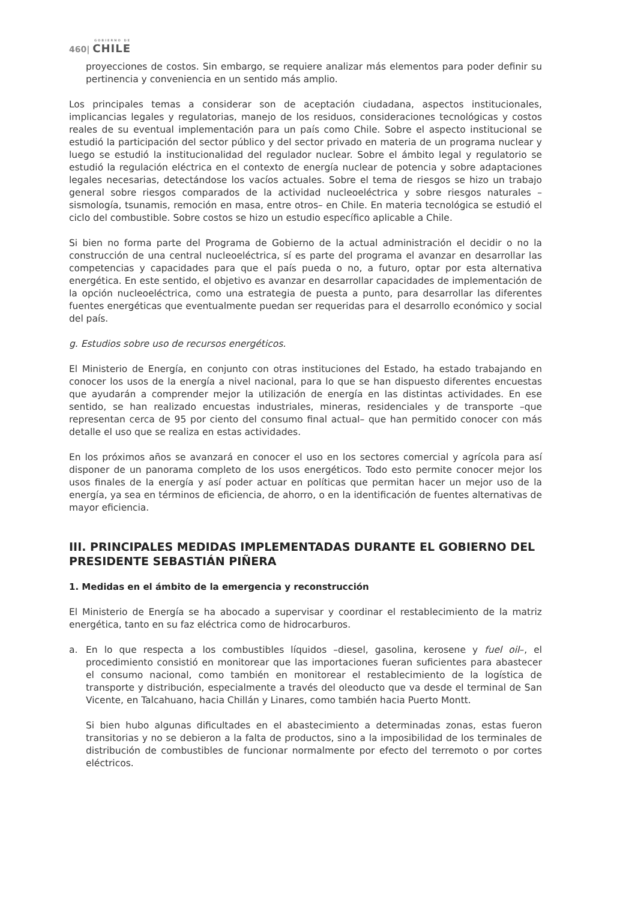GOBIERNO DE
460| CHILE
proyecciones de costos. Sin embargo, se requiere analizar más elementos para poder definir su pertinencia y conveniencia en un sentido más amplio.
Los principales temas a considerar son de aceptación ciudadana, aspectos institucionales, implicancias legales y regulatorias, manejo de los residuos, consideraciones tecnológicas y costos reales de su eventual implementación para un país como Chile. Sobre el aspecto institucional se estudió la participación del sector público y del sector privado en materia de un programa nuclear y luego se estudió la institucionalidad del regulador nuclear. Sobre el ámbito legal y regulatorio se estudió la regulación eléctrica en el contexto de energía nuclear de potencia y sobre adaptaciones legales necesarias, detectándose los vacíos actuales. Sobre el tema de riesgos se hizo un trabajo general sobre riesgos comparados de la actividad nucleoeléctrica y sobre riesgos naturales –sismología, tsunamis, remoción en masa, entre otros– en Chile. En materia tecnológica se estudió el ciclo del combustible. Sobre costos se hizo un estudio específico aplicable a Chile.
Si bien no forma parte del Programa de Gobierno de la actual administración el decidir o no la construcción de una central nucleoeléctrica, sí es parte del programa el avanzar en desarrollar las competencias y capacidades para que el país pueda o no, a futuro, optar por esta alternativa energética. En este sentido, el objetivo es avanzar en desarrollar capacidades de implementación de la opción nucleoeléctrica, como una estrategia de puesta a punto, para desarrollar las diferentes fuentes energéticas que eventualmente puedan ser requeridas para el desarrollo económico y social del país.
g. Estudios sobre uso de recursos energéticos.
El Ministerio de Energía, en conjunto con otras instituciones del Estado, ha estado trabajando en conocer los usos de la energía a nivel nacional, para lo que se han dispuesto diferentes encuestas que ayudarán a comprender mejor la utilización de energía en las distintas actividades. En ese sentido, se han realizado encuestas industriales, mineras, residenciales y de transporte –que representan cerca de 95 por ciento del consumo final actual– que han permitido conocer con más detalle el uso que se realiza en estas actividades.
En los próximos años se avanzará en conocer el uso en los sectores comercial y agrícola para así disponer de un panorama completo de los usos energéticos. Todo esto permite conocer mejor los usos finales de la energía y así poder actuar en políticas que permitan hacer un mejor uso de la energía, ya sea en términos de eficiencia, de ahorro, o en la identificación de fuentes alternativas de mayor eficiencia.
III. PRINCIPALES MEDIDAS IMPLEMENTADAS DURANTE EL GOBIERNO DEL PRESIDENTE SEBASTIÁN PIÑERA
1. Medidas en el ámbito de la emergencia y reconstrucción
El Ministerio de Energía se ha abocado a supervisar y coordinar el restablecimiento de la matriz energética, tanto en su faz eléctrica como de hidrocarburos.
a. En lo que respecta a los combustibles líquidos –diesel, gasolina, kerosene y fuel oil–, el procedimiento consistió en monitorear que las importaciones fueran suficientes para abastecer el consumo nacional, como también en monitorear el restablecimiento de la logística de transporte y distribución, especialmente a través del oleoducto que va desde el terminal de San Vicente, en Talcahuano, hacia Chillán y Linares, como también hacia Puerto Montt.
Si bien hubo algunas dificultades en el abastecimiento a determinadas zonas, estas fueron transitorias y no se debieron a la falta de productos, sino a la imposibilidad de los terminales de distribución de combustibles de funcionar normalmente por efecto del terremoto o por cortes eléctricos.